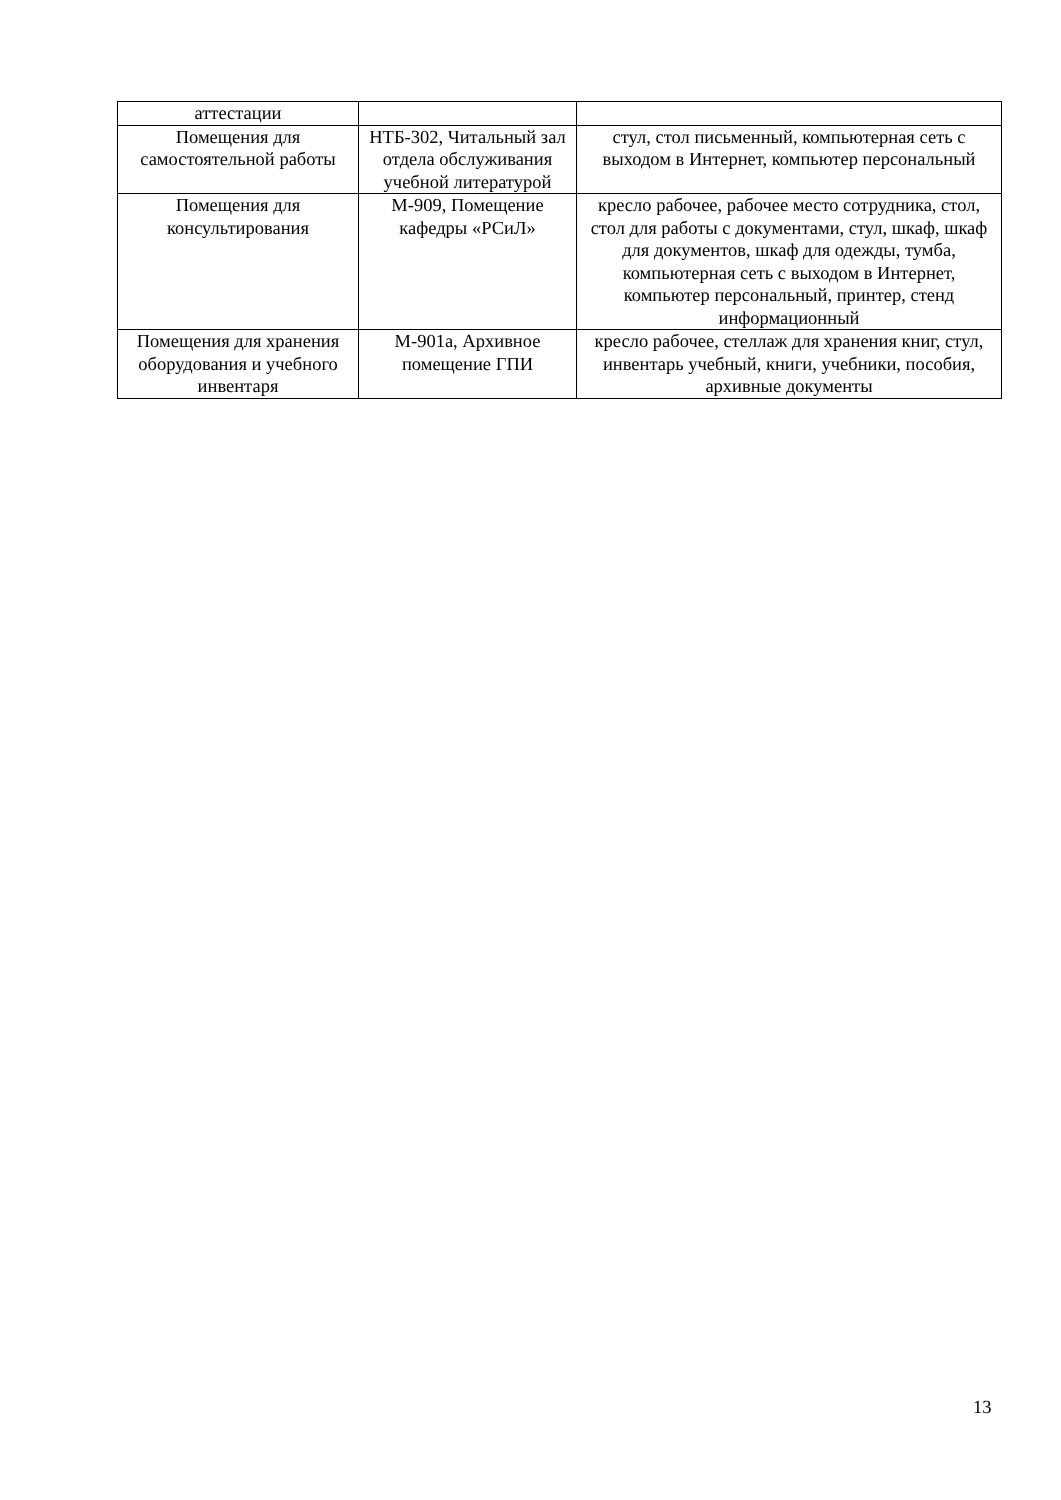| аттестации | | |
| Помещения для самостоятельной работы | НТБ-302, Читальный зал отдела обслуживания учебной литературой | стул, стол письменный, компьютерная сеть с выходом в Интернет, компьютер персональный |
| Помещения для консультирования | М-909, Помещение кафедры «РСиЛ» | кресло рабочее, рабочее место сотрудника, стол, стол для работы с документами, стул, шкаф, шкаф для документов, шкаф для одежды, тумба, компьютерная сеть с выходом в Интернет, компьютер персональный, принтер, стенд информационный |
| Помещения для хранения оборудования и учебного инвентаря | М-901а, Архивное помещение ГПИ | кресло рабочее, стеллаж для хранения книг, стул, инвентарь учебный, книги, учебники, пособия, архивные документы |
13